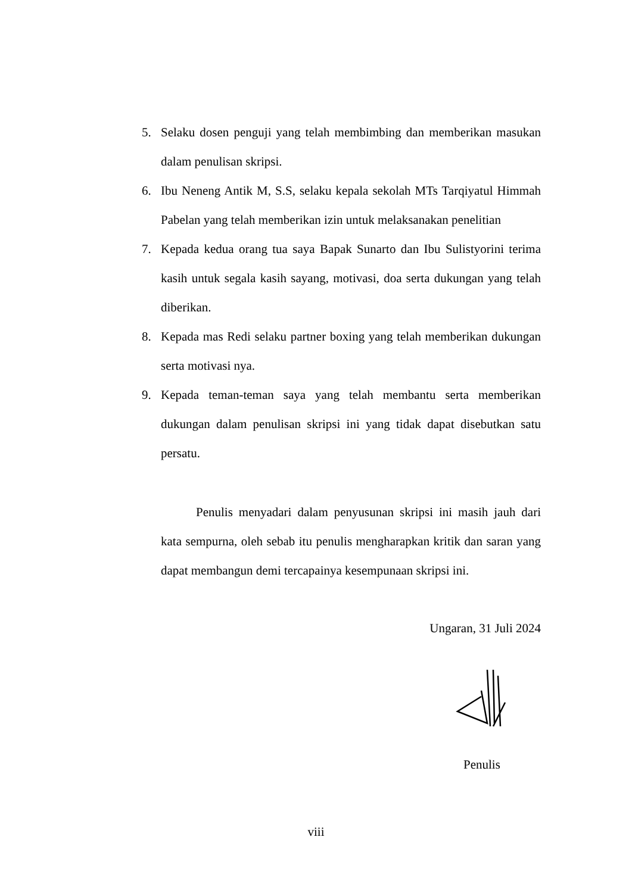5. Selaku dosen penguji yang telah membimbing dan memberikan masukan dalam penulisan skripsi.
6. Ibu Neneng Antik M, S.S, selaku kepala sekolah MTs Tarqiyatul Himmah Pabelan yang telah memberikan izin untuk melaksanakan penelitian
7. Kepada kedua orang tua saya Bapak Sunarto dan Ibu Sulistyorini terima kasih untuk segala kasih sayang, motivasi, doa serta dukungan yang telah diberikan.
8. Kepada mas Redi selaku partner boxing yang telah memberikan dukungan serta motivasi nya.
9. Kepada teman-teman saya yang telah membantu serta memberikan dukungan dalam penulisan skripsi ini yang tidak dapat disebutkan satu persatu.
Penulis menyadari dalam penyusunan skripsi ini masih jauh dari kata sempurna, oleh sebab itu penulis mengharapkan kritik dan saran yang dapat membangun demi tercapainya kesempunaan skripsi ini.
Ungaran, 31 Juli 2024
Penulis
viii